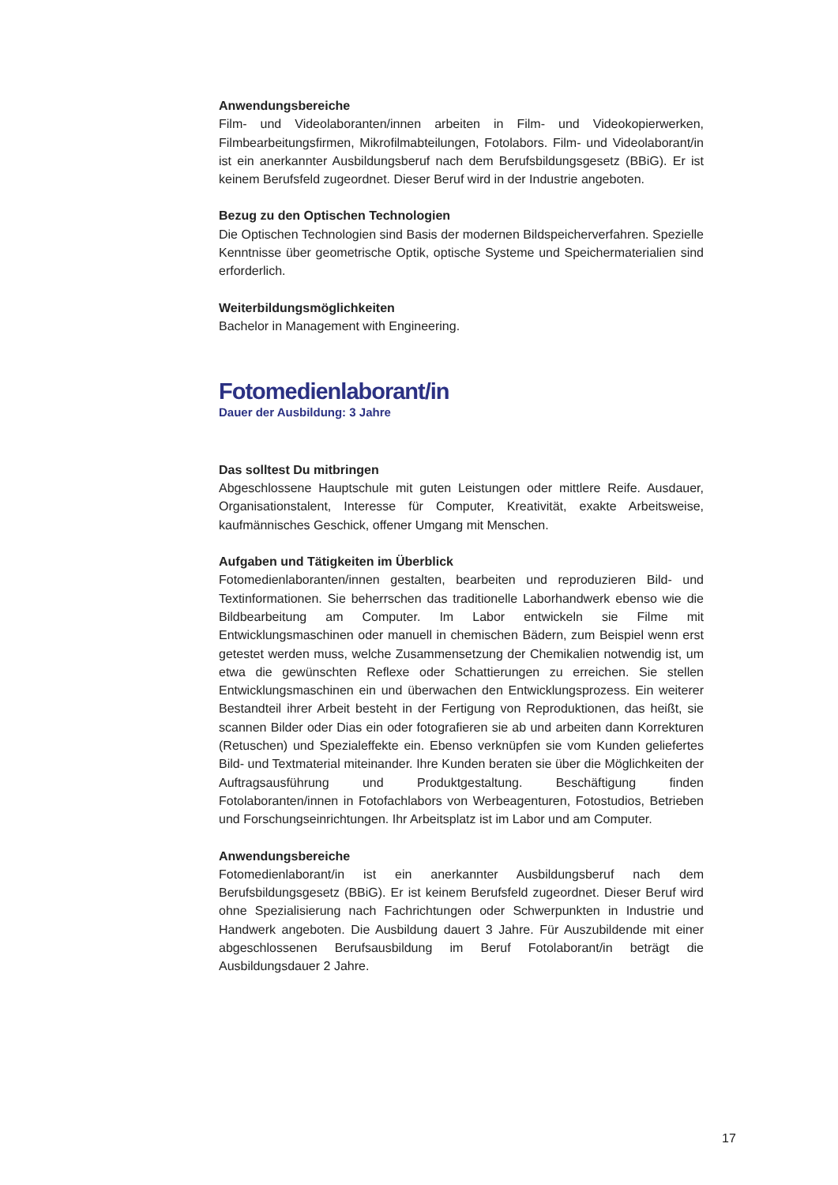Anwendungsbereiche
Film- und Videolaboranten/innen arbeiten in Film- und Videokopierwerken, Filmbearbeitungsfirmen, Mikrofilmabteilungen, Fotolabors. Film- und Videolaborant/in ist ein anerkannter Ausbildungsberuf nach dem Berufsbildungsgesetz (BBiG). Er ist keinem Berufsfeld zugeordnet. Dieser Beruf wird in der Industrie angeboten.
Bezug zu den Optischen Technologien
Die Optischen Technologien sind Basis der modernen Bildspeicherverfahren. Spezielle Kenntnisse über geometrische Optik, optische Systeme und Speichermaterialien sind erforderlich.
Weiterbildungsmöglichkeiten
Bachelor in Management with Engineering.
Fotomedienlaborant/in
Dauer der Ausbildung: 3 Jahre
Das solltest Du mitbringen
Abgeschlossene Hauptschule mit guten Leistungen oder mittlere Reife. Ausdauer, Organisationstalent, Interesse für Computer, Kreativität, exakte Arbeitsweise, kaufmännisches Geschick, offener Umgang mit Menschen.
Aufgaben und Tätigkeiten im Überblick
Fotomedienlaboranten/innen gestalten, bearbeiten und reproduzieren Bild- und Textinformationen. Sie beherrschen das traditionelle Laborhandwerk ebenso wie die Bildbearbeitung am Computer. Im Labor entwickeln sie Filme mit Entwicklungsmaschinen oder manuell in chemischen Bädern, zum Beispiel wenn erst getestet werden muss, welche Zusammensetzung der Chemikalien notwendig ist, um etwa die gewünschten Reflexe oder Schattierungen zu erreichen. Sie stellen Entwicklungsmaschinen ein und überwachen den Entwicklungsprozess. Ein weiterer Bestandteil ihrer Arbeit besteht in der Fertigung von Reproduktionen, das heißt, sie scannen Bilder oder Dias ein oder fotografieren sie ab und arbeiten dann Korrekturen (Retuschen) und Spezialeffekte ein. Ebenso verknüpfen sie vom Kunden geliefertes Bild- und Textmaterial miteinander. Ihre Kunden beraten sie über die Möglichkeiten der Auftragsausführung und Produktgestaltung. Beschäftigung finden Fotolaboranten/innen in Fotofachlabors von Werbeagenturen, Fotostudios, Betrieben und Forschungseinrichtungen. Ihr Arbeitsplatz ist im Labor und am Computer.
Anwendungsbereiche
Fotomedienlaborant/in ist ein anerkannter Ausbildungsberuf nach dem Berufsbildungsgesetz (BBiG). Er ist keinem Berufsfeld zugeordnet. Dieser Beruf wird ohne Spezialisierung nach Fachrichtungen oder Schwerpunkten in Industrie und Handwerk angeboten. Die Ausbildung dauert 3 Jahre. Für Auszubildende mit einer abgeschlossenen Berufsausbildung im Beruf Fotolaborant/in beträgt die Ausbildungsdauer 2 Jahre.
17